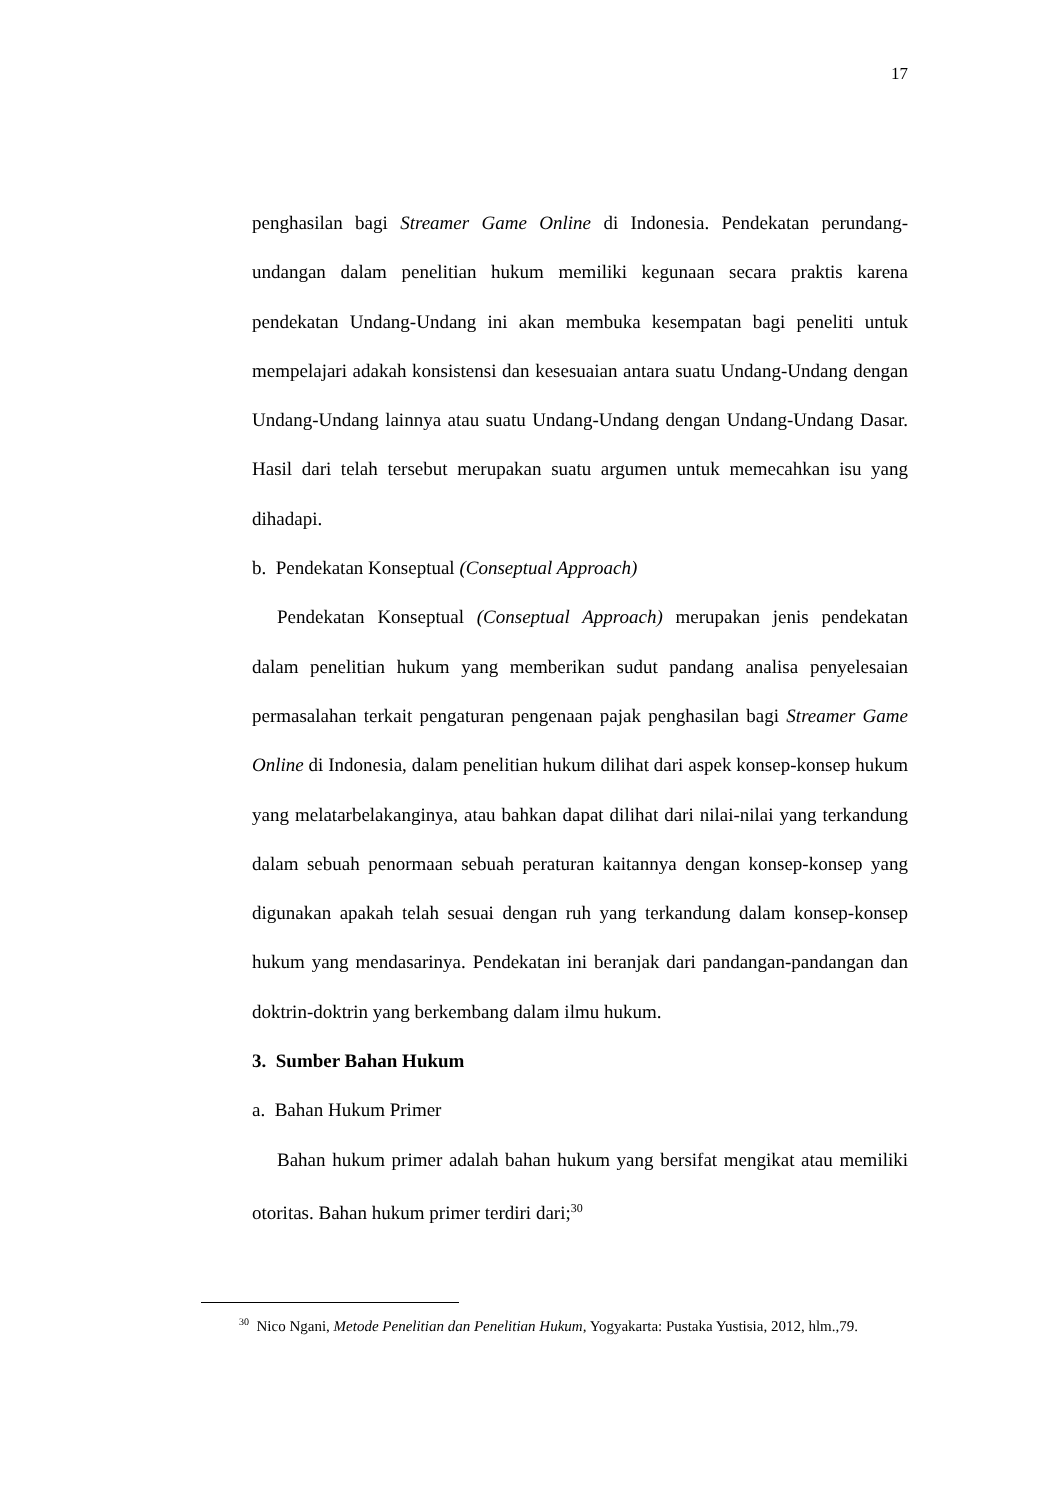17
penghasilan bagi Streamer Game Online di Indonesia. Pendekatan perundang-undangan dalam penelitian hukum memiliki kegunaan secara praktis karena pendekatan Undang-Undang ini akan membuka kesempatan bagi peneliti untuk mempelajari adakah konsistensi dan kesesuaian antara suatu Undang-Undang dengan Undang-Undang lainnya atau suatu Undang-Undang dengan Undang-Undang Dasar. Hasil dari telah tersebut merupakan suatu argumen untuk memecahkan isu yang dihadapi.
b. Pendekatan Konseptual (Conseptual Approach)
Pendekatan Konseptual (Conseptual Approach) merupakan jenis pendekatan dalam penelitian hukum yang memberikan sudut pandang analisa penyelesaian permasalahan terkait pengaturan pengenaan pajak penghasilan bagi Streamer Game Online di Indonesia, dalam penelitian hukum dilihat dari aspek konsep-konsep hukum yang melatarbelakanginya, atau bahkan dapat dilihat dari nilai-nilai yang terkandung dalam sebuah penormaan sebuah peraturan kaitannya dengan konsep-konsep yang digunakan apakah telah sesuai dengan ruh yang terkandung dalam konsep-konsep hukum yang mendasarinya. Pendekatan ini beranjak dari pandangan-pandangan dan doktrin-doktrin yang berkembang dalam ilmu hukum.
3. Sumber Bahan Hukum
a. Bahan Hukum Primer
Bahan hukum primer adalah bahan hukum yang bersifat mengikat atau memiliki otoritas. Bahan hukum primer terdiri dari;<sup>30</sup>
<sup>30</sup> Nico Ngani, Metode Penelitian dan Penelitian Hukum, Yogyakarta: Pustaka Yustisia, 2012, hlm.,79.